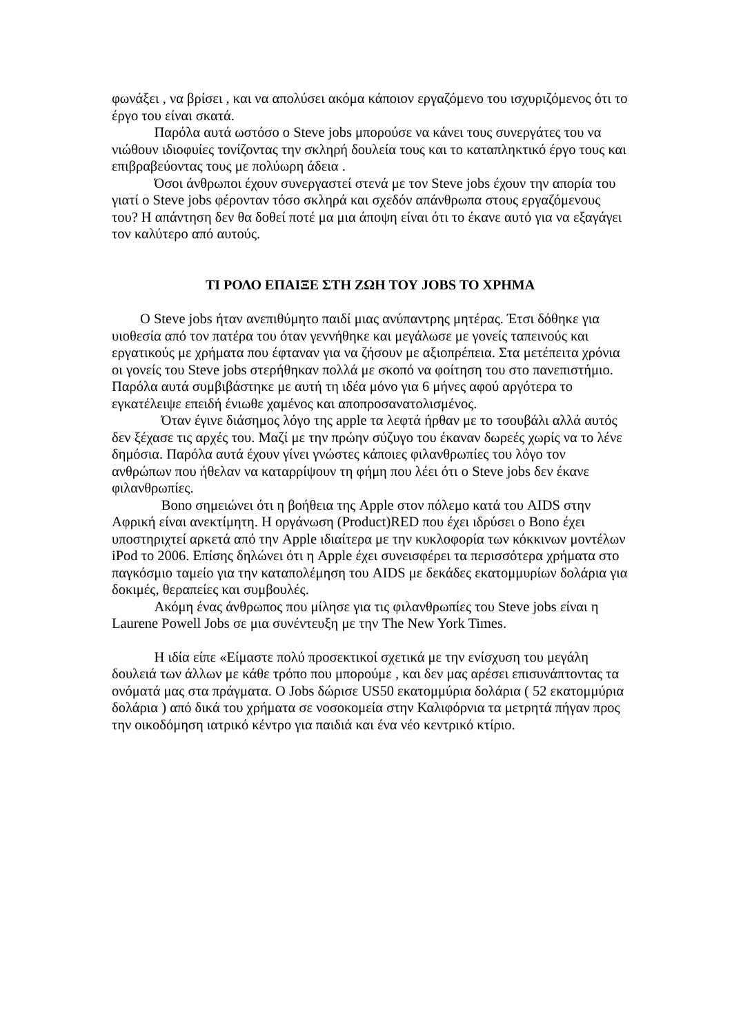φωνάξει , να βρίσει , και να απολύσει ακόμα κάποιον εργαζόμενο του ισχυριζόμενος ότι το έργο του είναι σκατά.
   Παρόλα αυτά ωστόσο ο Steve jobs μπορούσε να κάνει τους συνεργάτες του να νιώθουν ιδιοφυίες τονίζοντας την σκληρή δουλεία τους και το καταπληκτικό έργο τους και επιβραβεύοντας τους με πολύωρη άδεια .
   Όσοι άνθρωποι έχουν συνεργαστεί στενά με τον Steve jobs έχουν την απορία του γιατί ο Steve jobs φέρονταν τόσο σκληρά και σχεδόν απάνθρωπα στους εργαζόμενους του? Η απάντηση δεν θα δοθεί ποτέ μα μια άποψη είναι ότι το έκανε αυτό για να εξαγάγει τον καλύτερο από αυτούς.
ΤΙ ΡΟΛΟ ΕΠΑΙΞΕ ΣΤΗ ΖΩΗ ΤΟΥ JOBS ΤΟ ΧΡΗΜΑ
  Ο Steve jobs ήταν ανεπιθύμητο παιδί μιας ανύπαντρης μητέρας. Έτσι δόθηκε για υιοθεσία από τον πατέρα του όταν γεννήθηκε και μεγάλωσε με γονείς ταπεινούς και εργατικούς με χρήματα που έφταναν για να ζήσουν με αξιοπρέπεια. Στα μετέπειτα χρόνια οι γονείς του Steve jobs στερήθηκαν πολλά με σκοπό να φοίτηση του στο πανεπιστήμιο. Παρόλα αυτά συμβιβάστηκε με αυτή τη ιδέα μόνο για 6 μήνες αφού αργότερα το εγκατέλειψε επειδή ένιωθε χαμένος και αποπροσανατολισμένος.
    Όταν έγινε διάσημος λόγο της apple τα λεφτά ήρθαν με το τσουβάλι αλλά αυτός δεν ξέχασε τις αρχές του. Μαζί με την πρώην σύζυγο του έκαναν δωρεές χωρίς να το λένε δημόσια. Παρόλα αυτά έχουν γίνει γνώστες κάποιες φιλανθρωπίες του λόγο τον ανθρώπων που ήθελαν να καταρρίψουν τη φήμη που λέει ότι ο Steve jobs δεν έκανε φιλανθρωπίες.
    Bono σημειώνει ότι η βοήθεια της Apple στον πόλεμο κατά του AIDS στην Αφρική είναι ανεκτίμητη. Η οργάνωση (Product)RED που έχει ιδρύσει ο Bono έχει υποστηριχτεί αρκετά από την Apple ιδιαίτερα με την κυκλοφορία των κόκκινων μοντέλων iPod το 2006. Επίσης δηλώνει ότι η Apple έχει συνεισφέρει τα περισσότερα χρήματα στο παγκόσμιο ταμείο για την καταπολέμηση του AIDS με δεκάδες εκατομμυρίων δολάρια για δοκιμές, θεραπείες και συμβουλές.
   Ακόμη ένας άνθρωπος που μίλησε για τις φιλανθρωπίες του Steve jobs είναι η Laurene Powell Jobs σε μια συνέντευξη με την The New York Times.
   Η ιδία είπε «Είμαστε πολύ προσεκτικοί σχετικά με την ενίσχυση του μεγάλη δουλειά των άλλων με κάθε τρόπο που μπορούμε , και δεν μας αρέσει επισυνάπτοντας τα ονόματά μας στα πράγματα. Ο Jobs δώρισε US50 εκατομμύρια δολάρια ( 52 εκατομμύρια δολάρια ) από δικά του χρήματα σε νοσοκομεία στην Καλιφόρνια τα μετρητά πήγαν προς την οικοδόμηση ιατρικό κέντρο για παιδιά και ένα νέο κεντρικό κτίριο.